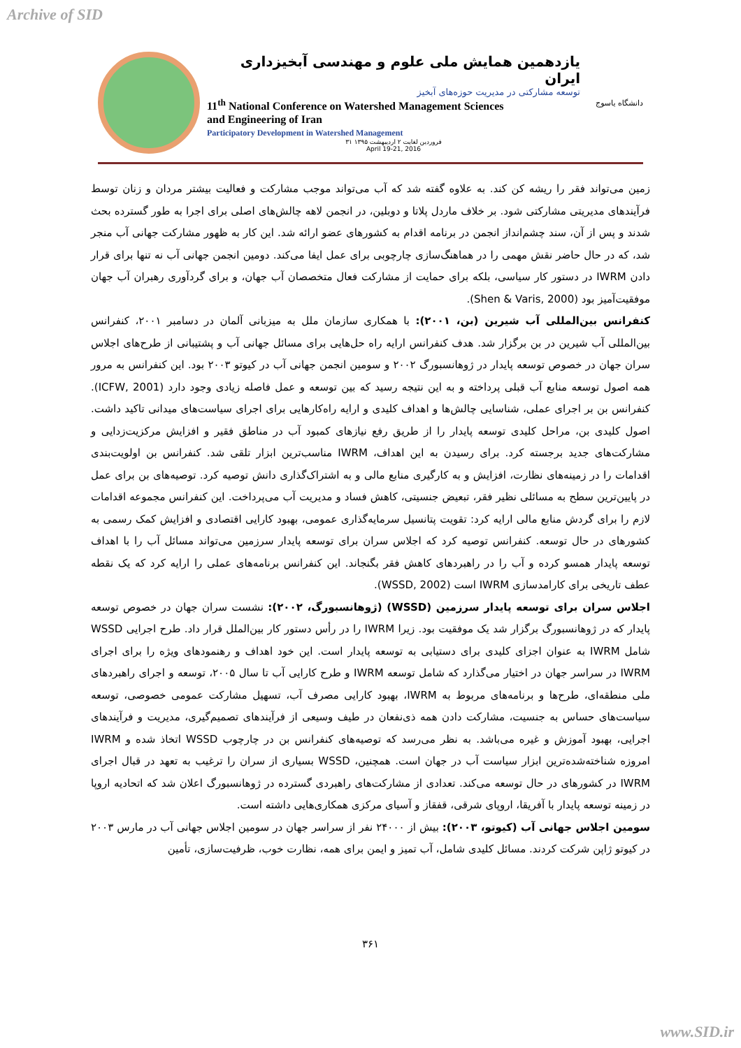Archive of SID
یازدهمین همایش ملی علوم و مهندسی آبخیزداری ایران
توسعه مشارکتی در مدیریت حوزه‌های آبخیز
11<sup>th</sup> National Conference on Watershed Management Sciences
and Engineering of Iran
Participatory Development in Watershed Management
۳۱ فروردین لغایت ۲ اردیبهشت ۱۳۹۵
April 19-21, 2016
دانشگاه یاسوج
زمین می‌تواند فقر را ریشه کن کند. به علاوه گفته شد که آب می‌تواند موجب مشارکت و فعالیت بیشتر مردان و زنان توسط فرآیندهای مدیریتی مشارکتی شود. بر خلاف ماردل پلاتا و دوبلین، در انجمن لاهه چالش‌های اصلی برای اجرا به طور گسترده بحث شدند و پس از آن، سند چشم‌انداز انجمن در برنامه اقدام به کشورهای عضو ارائه شد. این کار به ظهور مشارکت جهانی آب منجر شد، که در حال حاضر نقش مهمی را در هماهنگ‌سازی چارچوبی برای عمل ایفا می‌کند. دومین انجمن جهانی آب نه تنها برای قرار دادن IWRM در دستور کار سیاسی، بلکه برای حمایت از مشارکت فعال متخصصان آب جهان، و برای گردآوری رهبران آب جهان موفقیت‌آمیز بود (Shen & Varis, 2000).
کنفرانس بین‌المللی آب شیرین (بن، ۲۰۰۱): با همکاری سازمان ملل به میزبانی آلمان در دسامبر ۲۰۰۱، کنفرانس بین‌المللی آب شیرین در بن برگزار شد. هدف کنفرانس ارایه راه حل‌هایی برای مسائل جهانی آب و پشتیبانی از طرح‌های اجلاس سران جهان در خصوص توسعه پایدار در ژوهانسبورگ ۲۰۰۲ و سومین انجمن جهانی آب در کیوتو ۲۰۰۳ بود. این کنفرانس به مرور همه اصول توسعه منابع آب قبلی پرداخته و به این نتیجه رسید که بین توسعه و عمل فاصله زیادی وجود دارد (ICFW, 2001). کنفرانس بن بر اجرای عملی، شناسایی چالش‌ها و اهداف کلیدی و ارایه راه‌کارهایی برای اجرای سیاست‌های میدانی تاکید داشت. اصول کلیدی بن، مراحل کلیدی توسعه پایدار را از طریق رفع نیازهای کمبود آب در مناطق فقیر و افزایش مرکزیت‌زدایی و مشارکت‌های جدید برجسته کرد. برای رسیدن به این اهداف، IWRM مناسب‌ترین ابزار تلقی شد. کنفرانس بن اولویت‌بندی اقدامات را در زمینه‌های نظارت، افزایش و به کارگیری منابع مالی و به اشتراک‌گذاری دانش توصیه کرد. توصیه‌های بن برای عمل در پایین‌ترین سطح به مسائلی نظیر فقر، تبعیض جنسیتی، کاهش فساد و مدیریت آب می‌پرداخت. این کنفرانس مجموعه اقدامات لازم را برای گردش منابع مالی ارایه کرد: تقویت پتانسیل سرمایه‌گذاری عمومی، بهبود کارایی اقتصادی و افزایش کمک رسمی به کشورهای در حال توسعه. کنفرانس توصیه کرد که اجلاس سران برای توسعه پایدار سرزمین می‌تواند مسائل آب را با اهداف توسعه پایدار همسو کرده و آب را در راهبردهای کاهش فقر بگنجاند. این کنفرانس برنامه‌های عملی را ارایه کرد که یک نقطه عطف تاریخی برای کارامدسازی IWRM است (WSSD, 2002).
اجلاس سران برای توسعه پایدار سرزمین (WSSD) (ژوهانسبورگ، ۲۰۰۲): نشست سران جهان در خصوص توسعه پایدار که در ژوهانسبورگ برگزار شد یک موفقیت بود. زیرا IWRM را در رأس دستور کار بین‌الملل قرار داد. طرح اجرایی WSSD شامل IWRM به عنوان اجزای کلیدی برای دستیابی به توسعه پایدار است. این خود اهداف و رهنمودهای ویژه را برای اجرای IWRM در سراسر جهان در اختیار می‌گذارد که شامل توسعه IWRM و طرح کارایی آب تا سال ۲۰۰۵، توسعه و اجرای راهبردهای ملی منطقه‌ای، طرح‌ها و برنامه‌های مربوط به IWRM، بهبود کارایی مصرف آب، تسهیل مشارکت عمومی خصوصی، توسعه سیاست‌های حساس به جنسیت، مشارکت دادن همه ذی‌نفعان در طیف وسیعی از فرآیندهای تصمیم‌گیری، مدیریت و فرآیندهای اجرایی، بهبود آموزش و غیره می‌باشد. به نظر می‌رسد که توصیه‌های کنفرانس بن در چارچوب WSSD اتخاذ شده و IWRM امروزه شناخته‌شده‌ترین ابزار سیاست آب در جهان است. همچنین، WSSD بسیاری از سران را ترغیب به تعهد در قبال اجرای IWRM در کشورهای در حال توسعه می‌کند. تعدادی از مشارکت‌های راهبردی گسترده در ژوهانسبورگ اعلان شد که اتحادیه اروپا در زمینه توسعه پایدار با آفریقا، اروپای شرقی، قفقاز و آسیای مرکزی همکاری‌هایی داشته است.
سومین اجلاس جهانی آب (کیوتو، ۲۰۰۳): بیش از ۲۴۰۰۰ نفر از سراسر جهان در سومین اجلاس جهانی آب در مارس ۲۰۰۳ در کیوتو ژاپن شرکت کردند. مسائل کلیدی شامل، آب تمیز و ایمن برای همه، نظارت خوب، ظرفیت‌سازی، تأمین
۳۶۱
www.SID.ir